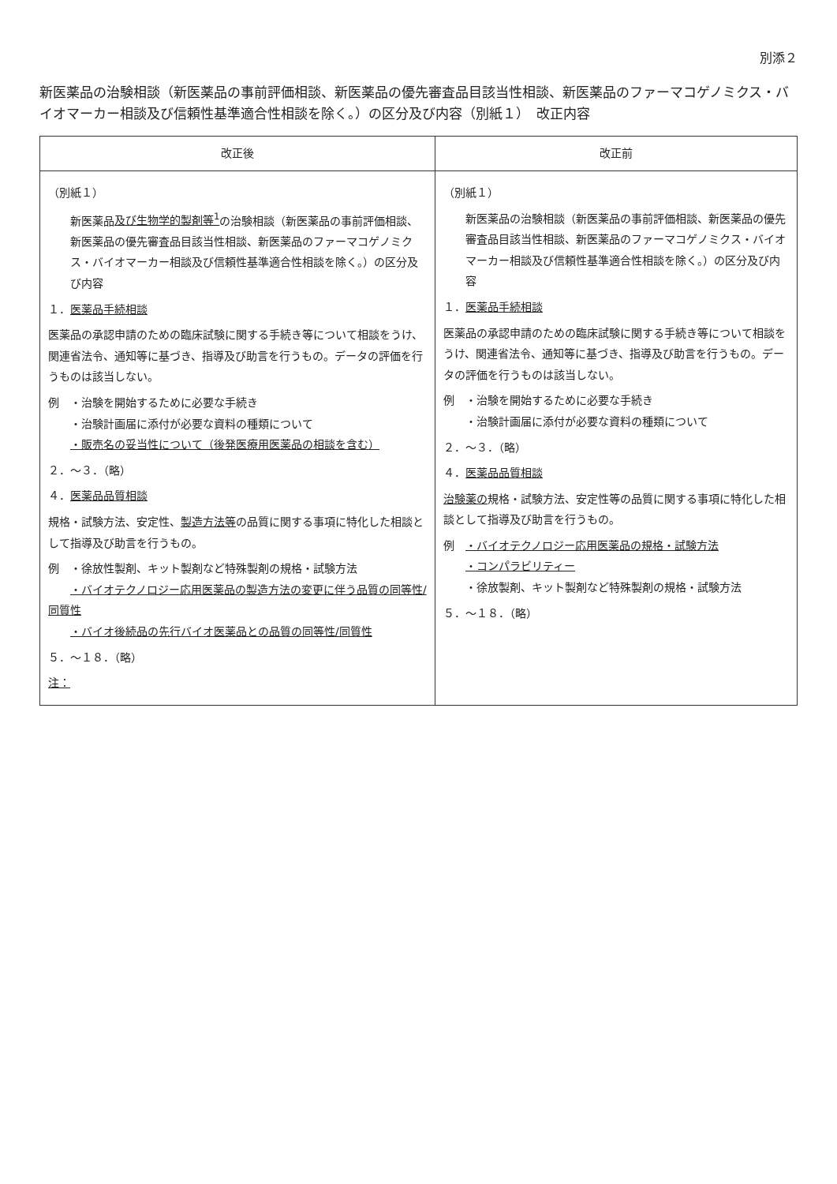別添２
新医薬品の治験相談（新医薬品の事前評価相談、新医薬品の優先審査品目該当性相談、新医薬品のファーマコゲノミクス・バイオマーカー相談及び信頼性基準適合性相談を除く。）の区分及び内容（別紙１）　改正内容
| 改正後 | 改正前 |
| --- | --- |
| （別紙１） 新医薬品 及び生物学的製剤等<sup>1</sup> の治験相談（新医薬品の事前評価相談、新医薬品の優先審査品目該当性相談、新医薬品のファーマコゲノミクス・バイオマーカー相談及び信頼性基準適合性相談を除く。）の区分及び内容 １． 医薬品手続相談 医薬品の承認申請のための臨床試験に関する手続き等について相談をうけ、関連省法令、通知等に基づき、指導及び助言を行うもの。データの評価を行うものは該当しない。 例 ・治験を開始するために必要な手続き ・治験計画届に添付が必要な資料の種類について ・販売名の妥当性について（後発医療用医薬品の相談を含む） ２．～３．（略） ４． 医薬品品質相談 規格・試験方法、安定性、 製造方法等 の品質に関する事項に特化した相談として指導及び助言を行うもの。 例 ・徐放性製剤、キット製剤など特殊製剤の規格・試験方法 ・バイオテクノロジー応用医薬品の製造方法の変更に伴う品質の同等性/同質性 ・バイオ後続品の先行バイオ医薬品との品質の同等性/同質性 ５．～１８．（略） 注： | （別紙１） 新医薬品の治験相談（新医薬品の事前評価相談、新医薬品の優先審査品目該当性相談、新医薬品のファーマコゲノミクス・バイオマーカー相談及び信頼性基準適合性相談を除く。）の区分及び内容 １． 医薬品手続相談 医薬品の承認申請のための臨床試験に関する手続き等について相談をうけ、関連省法令、通知等に基づき、指導及び助言を行うもの。データの評価を行うものは該当しない。 例 ・治験を開始するために必要な手続き ・治験計画届に添付が必要な資料の種類について ２．～３．（略） ４． 医薬品品質相談 治験薬の 規格・試験方法、安定性等の品質に関する事項に特化した相談として指導及び助言を行うもの。 例 ・バイオテクノロジー応用医薬品の規格・試験方法 ・コンパラビリティー ・徐放製剤、キット製剤など特殊製剤の規格・試験方法 ５．～１８．（略） |